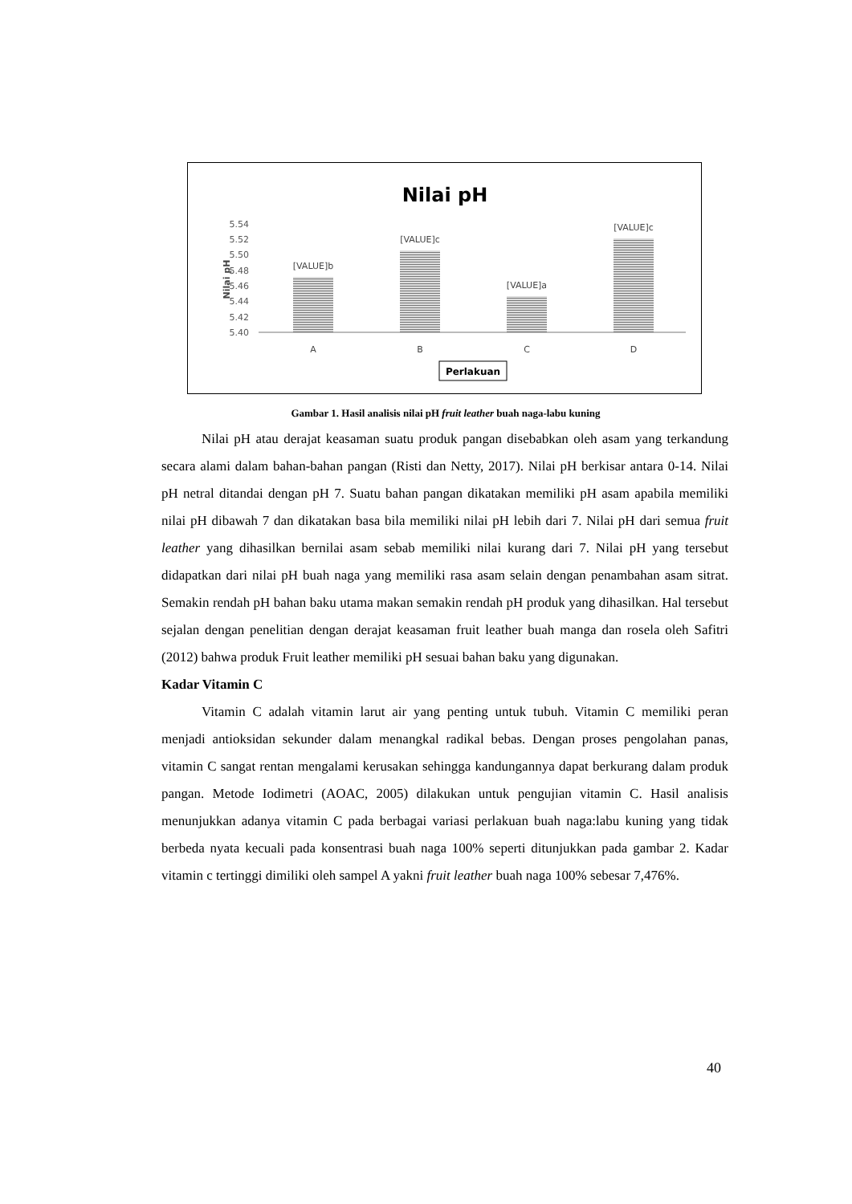Nilai pH
5.54
5.52
5.50
5.48
5.46
5.44
5.42
5.40
Nilai pH
[VALUE]b
[VALUE]c
[VALUE]a
[VALUE]c
A
B
C
D
Perlakuan
Gambar 1. Hasil analisis nilai pH fruit leather buah naga-labu kuning
Nilai pH atau derajat keasaman suatu produk pangan disebabkan oleh asam yang terkandung secara alami dalam bahan-bahan pangan (Risti dan Netty, 2017). Nilai pH berkisar antara 0-14. Nilai pH netral ditandai dengan pH 7. Suatu bahan pangan dikatakan memiliki pH asam apabila memiliki nilai pH dibawah 7 dan dikatakan basa bila memiliki nilai pH lebih dari 7. Nilai pH dari semua fruit leather yang dihasilkan bernilai asam sebab memiliki nilai kurang dari 7. Nilai pH yang tersebut didapatkan dari nilai pH buah naga yang memiliki rasa asam selain dengan penambahan asam sitrat. Semakin rendah pH bahan baku utama makan semakin rendah pH produk yang dihasilkan. Hal tersebut sejalan dengan penelitian dengan derajat keasaman fruit leather buah manga dan rosela oleh Safitri (2012) bahwa produk Fruit leather memiliki pH sesuai bahan baku yang digunakan.
Kadar Vitamin C
Vitamin C adalah vitamin larut air yang penting untuk tubuh. Vitamin C memiliki peran menjadi antioksidan sekunder dalam menangkal radikal bebas. Dengan proses pengolahan panas, vitamin C sangat rentan mengalami kerusakan sehingga kandungannya dapat berkurang dalam produk pangan. Metode Iodimetri (AOAC, 2005) dilakukan untuk pengujian vitamin C. Hasil analisis menunjukkan adanya vitamin C pada berbagai variasi perlakuan buah naga:labu kuning yang tidak berbeda nyata kecuali pada konsentrasi buah naga 100% seperti ditunjukkan pada gambar 2. Kadar vitamin c tertinggi dimiliki oleh sampel A yakni fruit leather buah naga 100% sebesar 7,476%.
40